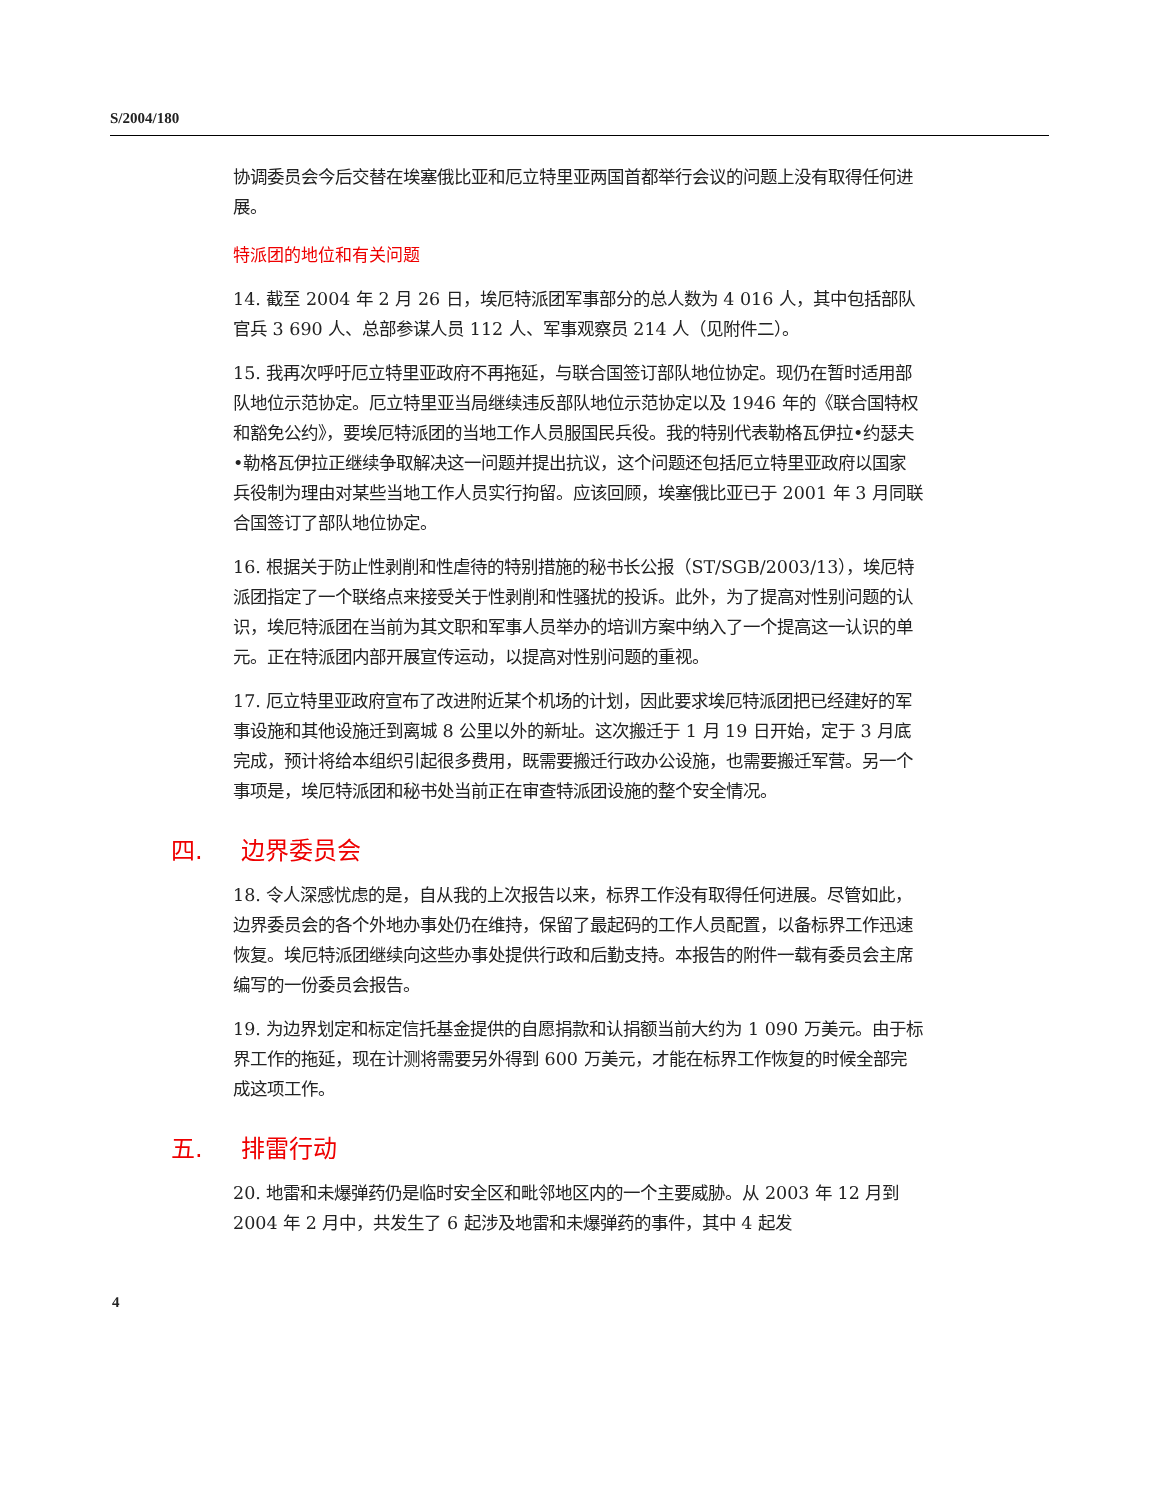S/2004/180
协调委员会今后交替在埃塞俄比亚和厄立特里亚两国首都举行会议的问题上没有取得任何进展。
特派团的地位和有关问题
14. 截至 2004 年 2 月 26 日，埃厄特派团军事部分的总人数为 4 016 人，其中包括部队官兵 3 690 人、总部参谋人员 112 人、军事观察员 214 人（见附件二）。
15. 我再次呼吁厄立特里亚政府不再拖延，与联合国签订部队地位协定。现仍在暂时适用部队地位示范协定。厄立特里亚当局继续违反部队地位示范协定以及 1946 年的《联合国特权和豁免公约》，要埃厄特派团的当地工作人员服国民兵役。我的特别代表勒格瓦伊拉•约瑟夫•勒格瓦伊拉正继续争取解决这一问题并提出抗议，这个问题还包括厄立特里亚政府以国家兵役制为理由对某些当地工作人员实行拘留。应该回顾，埃塞俄比亚已于 2001 年 3 月同联合国签订了部队地位协定。
16. 根据关于防止性剥削和性虐待的特别措施的秘书长公报（ST/SGB/2003/13），埃厄特派团指定了一个联络点来接受关于性剥削和性骚扰的投诉。此外，为了提高对性别问题的认识，埃厄特派团在当前为其文职和军事人员举办的培训方案中纳入了一个提高这一认识的单元。正在特派团内部开展宣传运动，以提高对性别问题的重视。
17. 厄立特里亚政府宣布了改进附近某个机场的计划，因此要求埃厄特派团把已经建好的军事设施和其他设施迁到离城 8 公里以外的新址。这次搬迁于 1 月 19 日开始，定于 3 月底完成，预计将给本组织引起很多费用，既需要搬迁行政办公设施，也需要搬迁军营。另一个事项是，埃厄特派团和秘书处当前正在审查特派团设施的整个安全情况。
四. 边界委员会
18. 令人深感忧虑的是，自从我的上次报告以来，标界工作没有取得任何进展。尽管如此，边界委员会的各个外地办事处仍在维持，保留了最起码的工作人员配置，以备标界工作迅速恢复。埃厄特派团继续向这些办事处提供行政和后勤支持。本报告的附件一载有委员会主席编写的一份委员会报告。
19. 为边界划定和标定信托基金提供的自愿捐款和认捐额当前大约为 1 090 万美元。由于标界工作的拖延，现在计测将需要另外得到 600 万美元，才能在标界工作恢复的时候全部完成这项工作。
五. 排雷行动
20. 地雷和未爆弹药仍是临时安全区和毗邻地区内的一个主要威胁。从 2003 年 12 月到 2004 年 2 月中，共发生了 6 起涉及地雷和未爆弹药的事件，其中 4 起发
4